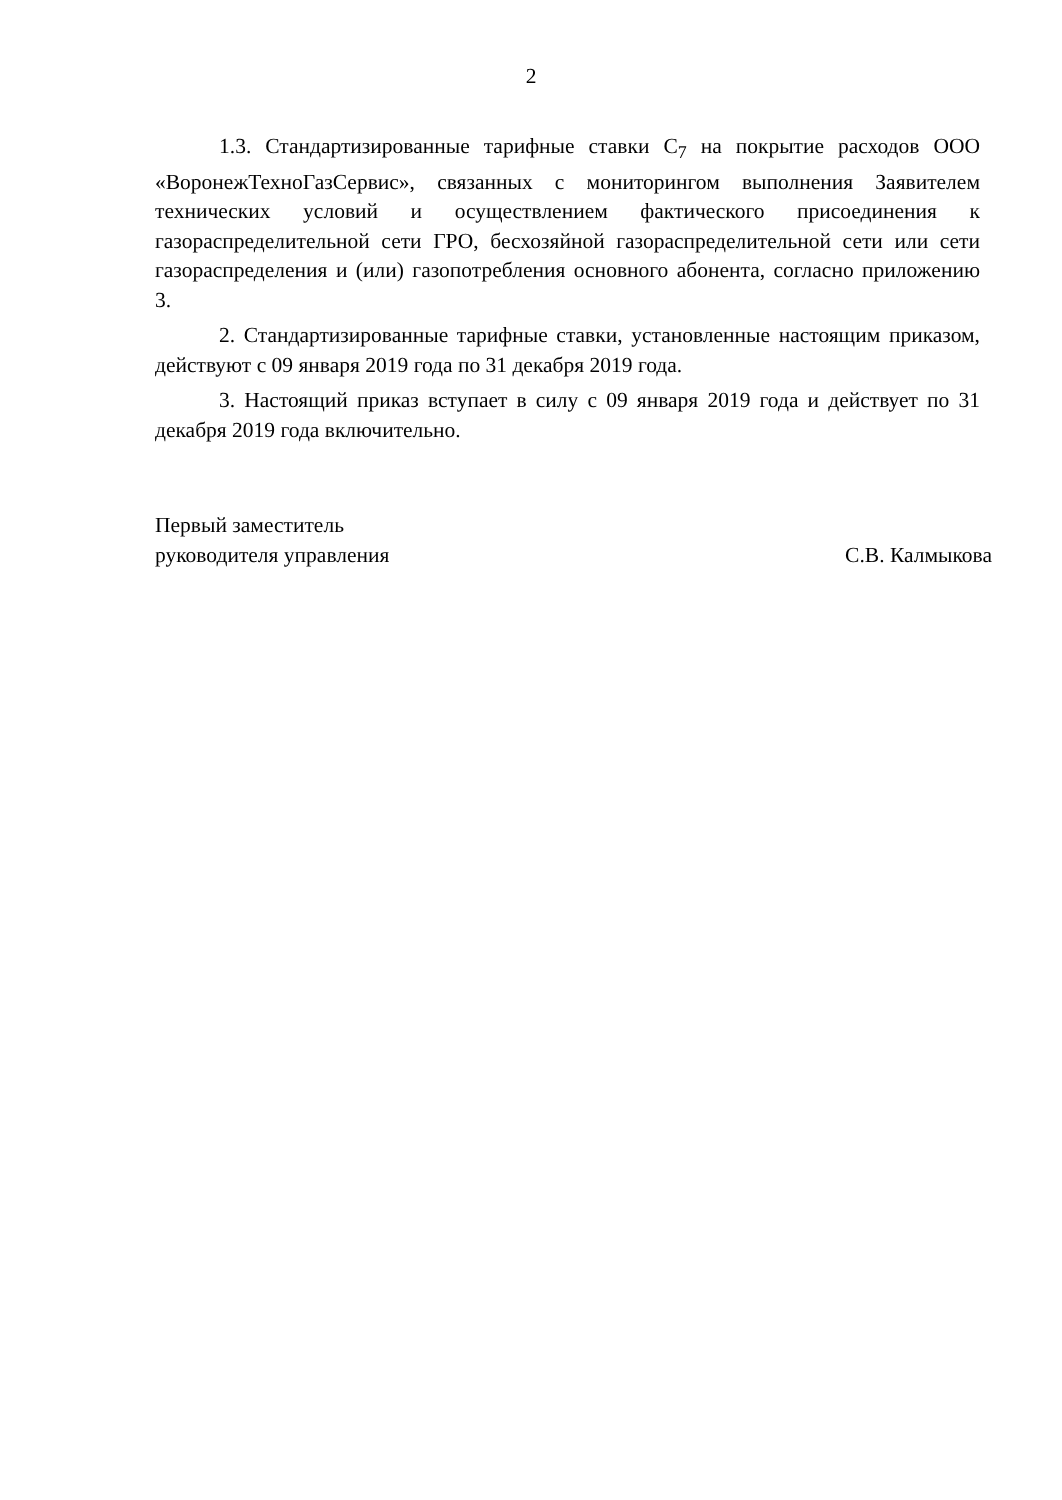2
1.3. Стандартизированные тарифные ставки С<sub>7</sub> на покрытие расходов ООО «ВоронежТехноГазСервис», связанных с мониторингом выполнения Заявителем технических условий и осуществлением фактического присоединения к газораспределительной сети ГРО, бесхозяйной газораспределительной сети или сети газораспределения и (или) газопотребления основного абонента, согласно приложению 3.
2. Стандартизированные тарифные ставки, установленные настоящим приказом, действуют с 09 января 2019 года по 31 декабря 2019 года.
3. Настоящий приказ вступает в силу с 09 января 2019 года и действует по 31 декабря 2019 года включительно.
Первый заместитель
руководителя управления
С.В. Калмыкова